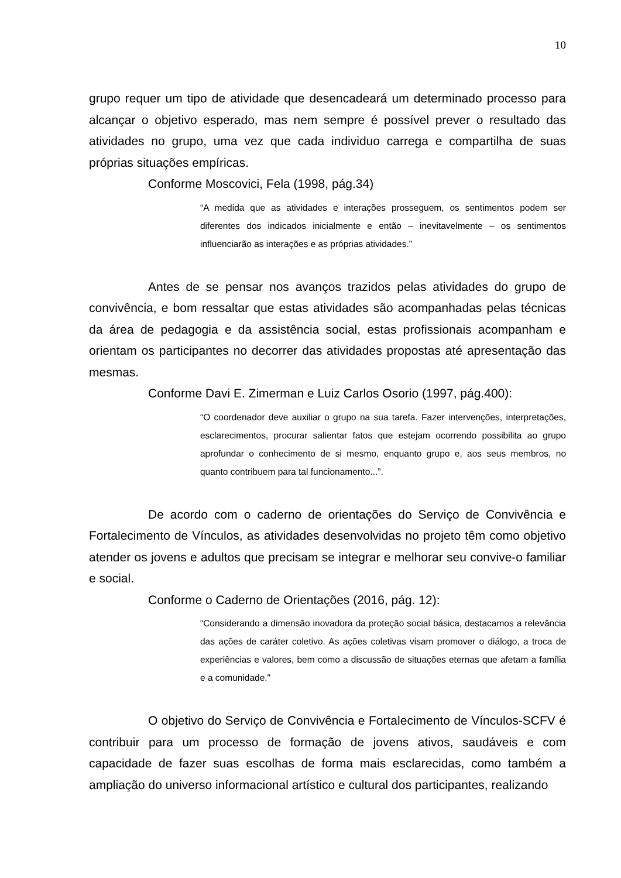10
grupo requer um tipo de atividade que desencadeará um determinado processo para alcançar o objetivo esperado, mas nem sempre é possível prever o resultado das atividades no grupo, uma vez que cada individuo carrega e compartilha de suas próprias situações empíricas.
Conforme Moscovici, Fela (1998, pág.34)
“A medida que as atividades e interações prosseguem, os sentimentos podem ser diferentes dos indicados inicialmente e então – inevitavelmente – os sentimentos influenciarão as interações e as próprias atividades.”
Antes de se pensar nos avanços trazidos pelas atividades do grupo de convivência, e bom ressaltar que estas atividades são acompanhadas pelas técnicas da área de pedagogia e da assistência social, estas profissionais acompanham e orientam os participantes no decorrer das atividades propostas até apresentação das mesmas.
Conforme Davi E. Zimerman e Luiz Carlos Osorio (1997, pág.400):
“O coordenador deve auxiliar o grupo na sua tarefa. Fazer intervenções, interpretações, esclarecimentos, procurar salientar fatos que estejam ocorrendo possibilita ao grupo aprofundar o conhecimento de si mesmo, enquanto grupo e, aos seus membros, no quanto contribuem para tal funcionamento...”.
De acordo com o caderno de orientações do Serviço de Convivência e Fortalecimento de Vínculos, as atividades desenvolvidas no projeto têm como objetivo atender os jovens e adultos que precisam se integrar e melhorar seu convive-o familiar e social.
Conforme o Caderno de Orientações (2016, pág. 12):
“Considerando a dimensão inovadora da proteção social básica, destacamos a relevância das ações de caráter coletivo. As ações coletivas visam promover o diálogo, a troca de experiências e valores, bem como a discussão de situações eternas que afetam a família e a comunidade.”
O objetivo do Serviço de Convivência e Fortalecimento de Vínculos-SCFV é contribuir para um processo de formação de jovens ativos, saudáveis e com capacidade de fazer suas escolhas de forma mais esclarecidas, como também a ampliação do universo informacional artístico e cultural dos participantes, realizando